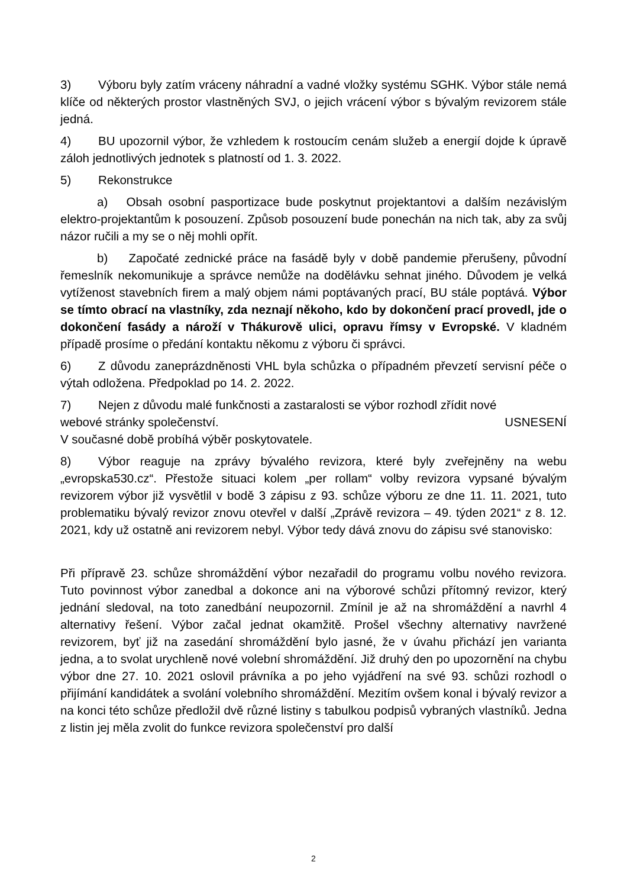3) Výboru byly zatím vráceny náhradní a vadné vložky systému SGHK. Výbor stále nemá klíče od některých prostor vlastněných SVJ, o jejich vrácení výbor s bývalým revizorem stále jedná.
4) BU upozornil výbor, že vzhledem k rostoucím cenám služeb a energií dojde k úpravě záloh jednotlivých jednotek s platností od 1. 3. 2022.
5) Rekonstrukce
a) Obsah osobní pasportizace bude poskytnut projektantovi a dalším nezávislým elektro-projektantům k posouzení. Způsob posouzení bude ponechán na nich tak, aby za svůj názor ručili a my se o něj mohli opřít.
b) Započaté zednické práce na fasádě byly v době pandemie přerušeny, původní řemeslník nekomunikuje a správce nemůže na dodělávku sehnat jiného. Důvodem je velká vytíženost stavebních firem a malý objem námi poptávaných prací, BU stále poptává. Výbor se tímto obrací na vlastníky, zda neznají někoho, kdo by dokončení prací provedl, jde o dokončení fasády a nároží v Thákurově ulici, opravu římsy v Evropské. V kladném případě prosíme o předání kontaktu někomu z výboru či správci.
6) Z důvodu zaneprázdněnosti VHL byla schůzka o případném převzetí servisní péče o výtah odložena. Předpoklad po 14. 2. 2022.
7) Nejen z důvodu malé funkčnosti a zastaralosti se výbor rozhodl zřídit nové
webové stránky společenství. USNESENÍ
V současné době probíhá výběr poskytovatele.
8) Výbor reaguje na zprávy bývalého revizora, které byly zveřejněny na webu „evropska530.cz“. Přestože situaci kolem „per rollam“ volby revizora vypsané bývalým revizorem výbor již vysvětlil v bodě 3 zápisu z 93. schůze výboru ze dne 11. 11. 2021, tuto problematiku bývalý revizor znovu otevřel v další „Zprávě revizora – 49. týden 2021“ z 8. 12. 2021, kdy už ostatně ani revizorem nebyl. Výbor tedy dává znovu do zápisu své stanovisko:
Při přípravě 23. schůze shromáždění výbor nezařadil do programu volbu nového revizora. Tuto povinnost výbor zanedbal a dokonce ani na výborové schůzi přítomný revizor, který jednání sledoval, na toto zanedbání neupozornil. Zmínil je až na shromáždění a navrhl 4 alternativy řešení. Výbor začal jednat okamžitě. Prošel všechny alternativy navržené revizorem, byť již na zasedání shromáždění bylo jasné, že v úvahu přichází jen varianta jedna, a to svolat urychleně nové volební shromáždění. Již druhý den po upozornění na chybu výbor dne 27. 10. 2021 oslovil právníka a po jeho vyjádření na své 93. schůzi rozhodl o přijímání kandidátek a svolání volebního shromáždění. Mezitím ovšem konal i bývalý revizor a na konci této schůze předložil dvě různé listiny s tabulkou podpisů vybraných vlastníků. Jedna z listin jej měla zvolit do funkce revizora společenství pro další
2